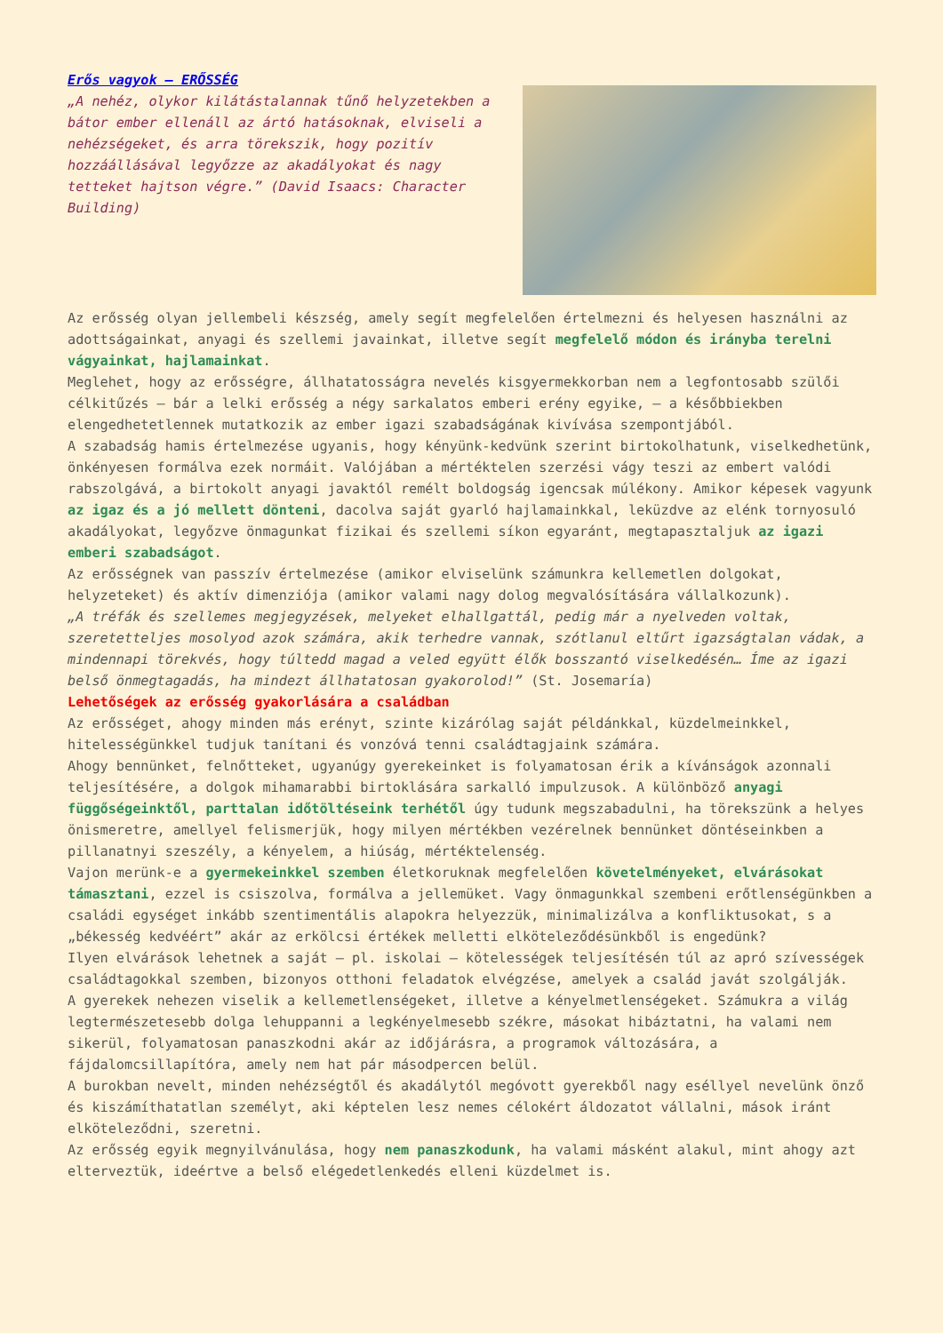Erős vagyok – ERŐSSÉG
„A nehéz, olykor kilátástalannak tűnő helyzetekben a bátor ember ellenáll az ártó hatásoknak, elviseli a nehézségeket, és arra törekszik, hogy pozitív hozzáállásával legyőzze az akadályokat és nagy tetteket hajtson végre.” (David Isaacs: Character Building)
Az erősség olyan jellembeli készség, amely segít megfelelően értelmezni és helyesen használni az adottságainkat, anyagi és szellemi javainkat, illetve segít megfelelő módon és irányba terelni vágyainkat, hajlamainkat.
Meglehet, hogy az erősségre, állhatatosságra nevelés kisgyermekkorban nem a legfontosabb szülői célkitűzés – bár a lelki erősség a négy sarkalatos emberi erény egyike, – a későbbiekben elengedhetetlennek mutatkozik az ember igazi szabadságának kivívása szempontjából.
A szabadság hamis értelmezése ugyanis, hogy kényünk-kedvünk szerint birtokolhatunk, viselkedhetünk, önkényesen formálva ezek normáit. Valójában a mértéktelen szerzési vágy teszi az embert valódi rabszolgává, a birtokolt anyagi javaktól remélt boldogság igencsak múlékony. Amikor képesek vagyunk az igaz és a jó mellett dönteni, dacolva saját gyarló hajlamainkkal, leküzdve az elénk tornyosuló akadályokat, legyőzve önmagunkat fizikai és szellemi síkon egyaránt, megtapasztaljuk az igazi emberi szabadságot.
Az erősségnek van passzív értelmezése (amikor elviselünk számunkra kellemetlen dolgokat, helyzeteket) és aktív dimenziója (amikor valami nagy dolog megvalósítására vállalkozunk).
„A tréfák és szellemes megjegyzések, melyeket elhallgattál, pedig már a nyelveden voltak, szeretetteljes mosolyod azok számára, akik terhedre vannak, szótlanul eltűrt igazságtalan vádak, a mindennapi törekvés, hogy túltedd magad a veled együtt élők bosszantó viselkedésén… Íme az igazi belső önmegtagadás, ha mindezt állhatatosan gyakorolod!” (St. Josemaría)
Lehetőségek az erősség gyakorlására a családban
Az erősséget, ahogy minden más erényt, szinte kizárólag saját példánkkal, küzdelmeinkkel, hitelességünkkel tudjuk tanítani és vonzóvá tenni családtagjaink számára.
Ahogy bennünket, felnőtteket, ugyanúgy gyerekeinket is folyamatosan érik a kívánságok azonnali teljesítésére, a dolgok mihamarabbi birtoklására sarkalló impulzusok. A különböző anyagi függőségeinktől, parttalan időtöltéseink terhétől úgy tudunk megszabadulni, ha törekszünk a helyes önismeretre, amellyel felismerjük, hogy milyen mértékben vezérelnek bennünket döntéseinkben a pillanatnyi szeszély, a kényelem, a hiúság, mértéktelenség.
Vajon merünk-e a gyermekeinkkel szemben életkoruknak megfelelően követelményeket, elvárásokat támasztani, ezzel is csiszolva, formálva a jellemüket. Vagy önmagunkkal szembeni erőtlenségünkben a családi egységet inkább szentimentális alapokra helyezzük, minimalizálva a konfliktusokat, s a „békesség kedvéért” akár az erkölcsi értékek melletti elköteleződésünkből is engedünk?
Ilyen elvárások lehetnek a saját – pl. iskolai – kötelességek teljesítésén túl az apró szívességek családtagokkal szemben, bizonyos otthoni feladatok elvégzése, amelyek a család javát szolgálják.
A gyerekek nehezen viselik a kellemetlenségeket, illetve a kényelmetlenségeket. Számukra a világ legtermészetesebb dolga lehuppanni a legkényelmesebb székre, másokat hibáztatni, ha valami nem sikerül, folyamatosan panaszkodni akár az időjárásra, a programok változására, a fájdalomcsillapítóra, amely nem hat pár másodpercen belül.
A burokban nevelt, minden nehézségtől és akadálytól megóvott gyerekből nagy eséllyel nevelünk önző és kiszámíthatatlan személyt, aki képtelen lesz nemes célokért áldozatot vállalni, mások iránt elköteleződni, szeretni.
Az erősség egyik megnyilvánulása, hogy nem panaszkodunk, ha valami másként alakul, mint ahogy azt elterveztük, ideértve a belső elégedetlenkedés elleni küzdelmet is.